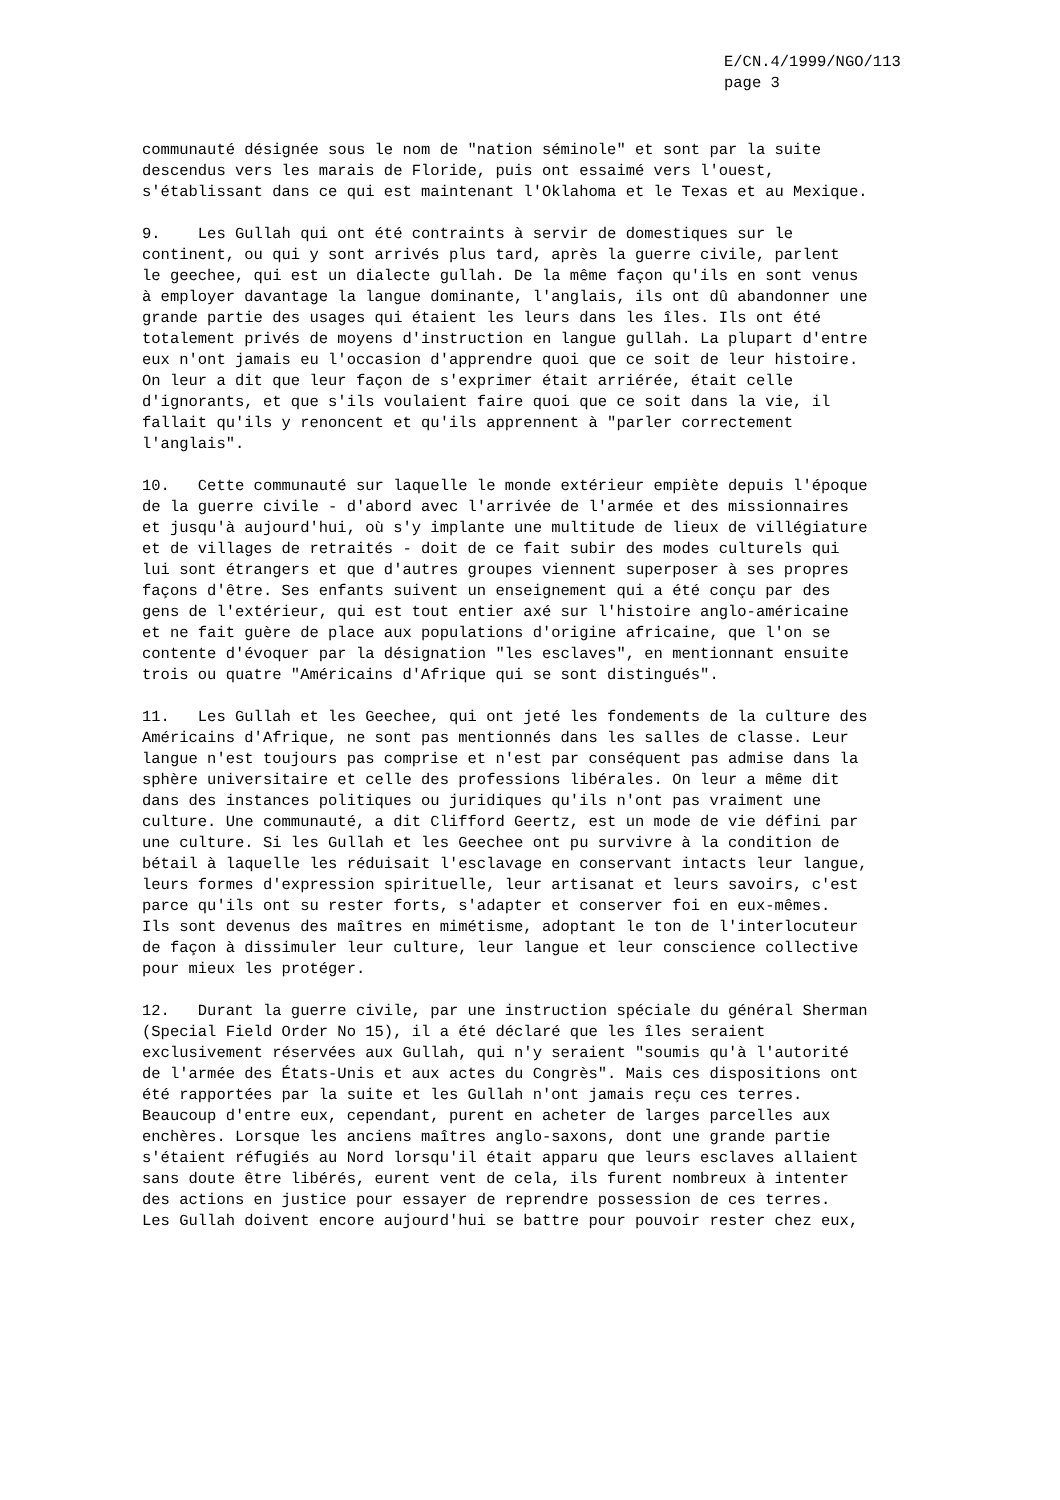E/CN.4/1999/NGO/113 page 3
communauté désignée sous le nom de "nation séminole" et sont par la suite descendus vers les marais de Floride, puis ont essaimé vers l'ouest, s'établissant dans ce qui est maintenant l'Oklahoma et le Texas et au Mexique.
9. Les Gullah qui ont été contraints à servir de domestiques sur le continent, ou qui y sont arrivés plus tard, après la guerre civile, parlent le geechee, qui est un dialecte gullah. De la même façon qu'ils en sont venus à employer davantage la langue dominante, l'anglais, ils ont dû abandonner une grande partie des usages qui étaient les leurs dans les îles. Ils ont été totalement privés de moyens d'instruction en langue gullah. La plupart d'entre eux n'ont jamais eu l'occasion d'apprendre quoi que ce soit de leur histoire. On leur a dit que leur façon de s'exprimer était arriérée, était celle d'ignorants, et que s'ils voulaient faire quoi que ce soit dans la vie, il fallait qu'ils y renoncent et qu'ils apprennent à "parler correctement l'anglais".
10. Cette communauté sur laquelle le monde extérieur empiète depuis l'époque de la guerre civile - d'abord avec l'arrivée de l'armée et des missionnaires et jusqu'à aujourd'hui, où s'y implante une multitude de lieux de villégiature et de villages de retraités - doit de ce fait subir des modes culturels qui lui sont étrangers et que d'autres groupes viennent superposer à ses propres façons d'être. Ses enfants suivent un enseignement qui a été conçu par des gens de l'extérieur, qui est tout entier axé sur l'histoire anglo-américaine et ne fait guère de place aux populations d'origine africaine, que l'on se contente d'évoquer par la désignation "les esclaves", en mentionnant ensuite trois ou quatre "Américains d'Afrique qui se sont distingués".
11. Les Gullah et les Geechee, qui ont jeté les fondements de la culture des Américains d'Afrique, ne sont pas mentionnés dans les salles de classe. Leur langue n'est toujours pas comprise et n'est par conséquent pas admise dans la sphère universitaire et celle des professions libérales. On leur a même dit dans des instances politiques ou juridiques qu'ils n'ont pas vraiment une culture. Une communauté, a dit Clifford Geertz, est un mode de vie défini par une culture. Si les Gullah et les Geechee ont pu survivre à la condition de bétail à laquelle les réduisait l'esclavage en conservant intacts leur langue, leurs formes d'expression spirituelle, leur artisanat et leurs savoirs, c'est parce qu'ils ont su rester forts, s'adapter et conserver foi en eux-mêmes. Ils sont devenus des maîtres en mimétisme, adoptant le ton de l'interlocuteur de façon à dissimuler leur culture, leur langue et leur conscience collective pour mieux les protéger.
12. Durant la guerre civile, par une instruction spéciale du général Sherman (Special Field Order No 15), il a été déclaré que les îles seraient exclusivement réservées aux Gullah, qui n'y seraient "soumis qu'à l'autorité de l'armée des États-Unis et aux actes du Congrès". Mais ces dispositions ont été rapportées par la suite et les Gullah n'ont jamais reçu ces terres. Beaucoup d'entre eux, cependant, purent en acheter de larges parcelles aux enchères. Lorsque les anciens maîtres anglo-saxons, dont une grande partie s'étaient réfugiés au Nord lorsqu'il était apparu que leurs esclaves allaient sans doute être libérés, eurent vent de cela, ils furent nombreux à intenter des actions en justice pour essayer de reprendre possession de ces terres. Les Gullah doivent encore aujourd'hui se battre pour pouvoir rester chez eux,